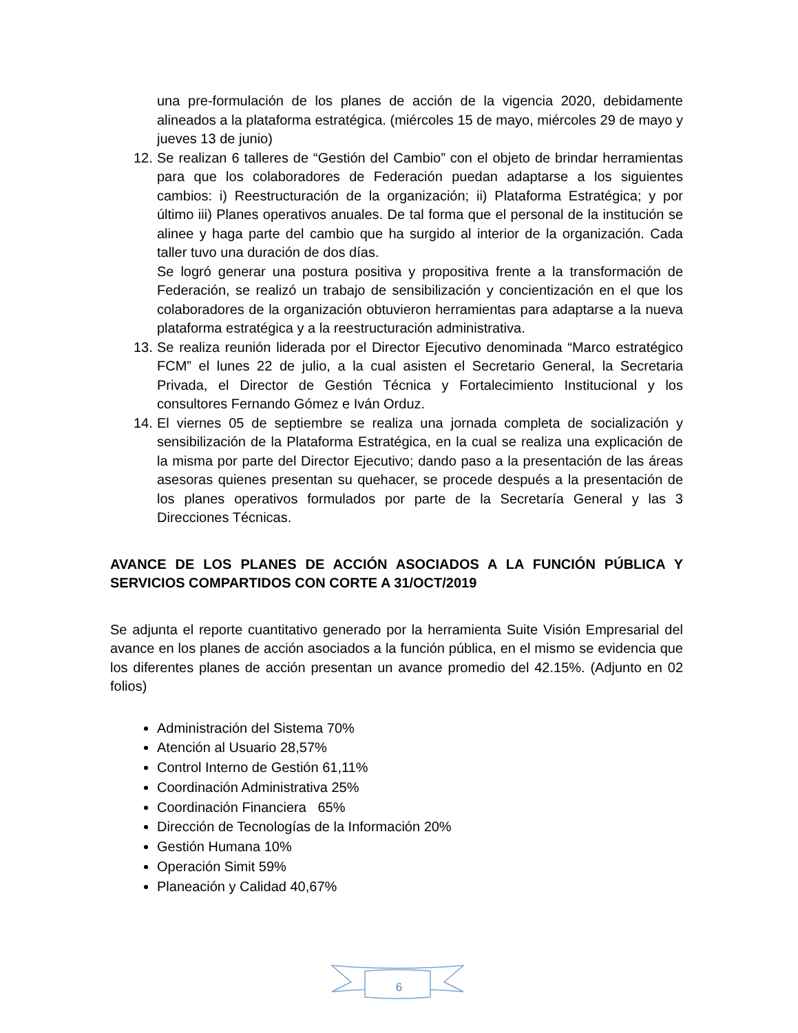una pre-formulación de los planes de acción de la vigencia 2020, debidamente alineados a la plataforma estratégica. (miércoles 15 de mayo, miércoles 29 de mayo y jueves 13 de junio)
12. Se realizan 6 talleres de “Gestión del Cambio” con el objeto de brindar herramientas para que los colaboradores de Federación puedan adaptarse a los siguientes cambios: i) Reestructuración de la organización; ii) Plataforma Estratégica; y por último iii) Planes operativos anuales. De tal forma que el personal de la institución se alinee y haga parte del cambio que ha surgido al interior de la organización. Cada taller tuvo una duración de dos días.
Se logró generar una postura positiva y propositiva frente a la transformación de Federación, se realizó un trabajo de sensibilización y concientización en el que los colaboradores de la organización obtuvieron herramientas para adaptarse a la nueva plataforma estratégica y a la reestructuración administrativa.
13. Se realiza reunión liderada por el Director Ejecutivo denominada “Marco estratégico FCM” el lunes 22 de julio, a la cual asisten el Secretario General, la Secretaria Privada, el Director de Gestión Técnica y Fortalecimiento Institucional y los consultores Fernando Gómez e Iván Orduz.
14. El viernes 05 de septiembre se realiza una jornada completa de socialización y sensibilización de la Plataforma Estratégica, en la cual se realiza una explicación de la misma por parte del Director Ejecutivo; dando paso a la presentación de las áreas asesoras quienes presentan su quehacer, se procede después a la presentación de los planes operativos formulados por parte de la Secretaría General y las 3 Direcciones Técnicas.
AVANCE DE LOS PLANES DE ACCIÓN ASOCIADOS A LA FUNCIÓN PÚBLICA Y SERVICIOS COMPARTIDOS CON CORTE A 31/OCT/2019
Se adjunta el reporte cuantitativo generado por la herramienta Suite Visión Empresarial del avance en los planes de acción asociados a la función pública, en el mismo se evidencia que los diferentes planes de acción presentan un avance promedio del 42.15%. (Adjunto en 02 folios)
Administración del Sistema 70%
Atención al Usuario 28,57%
Control Interno de Gestión 61,11%
Coordinación Administrativa 25%
Coordinación Financiera 65%
Dirección de Tecnologías de la Información 20%
Gestión Humana 10%
Operación Simit 59%
Planeación y Calidad 40,67%
6